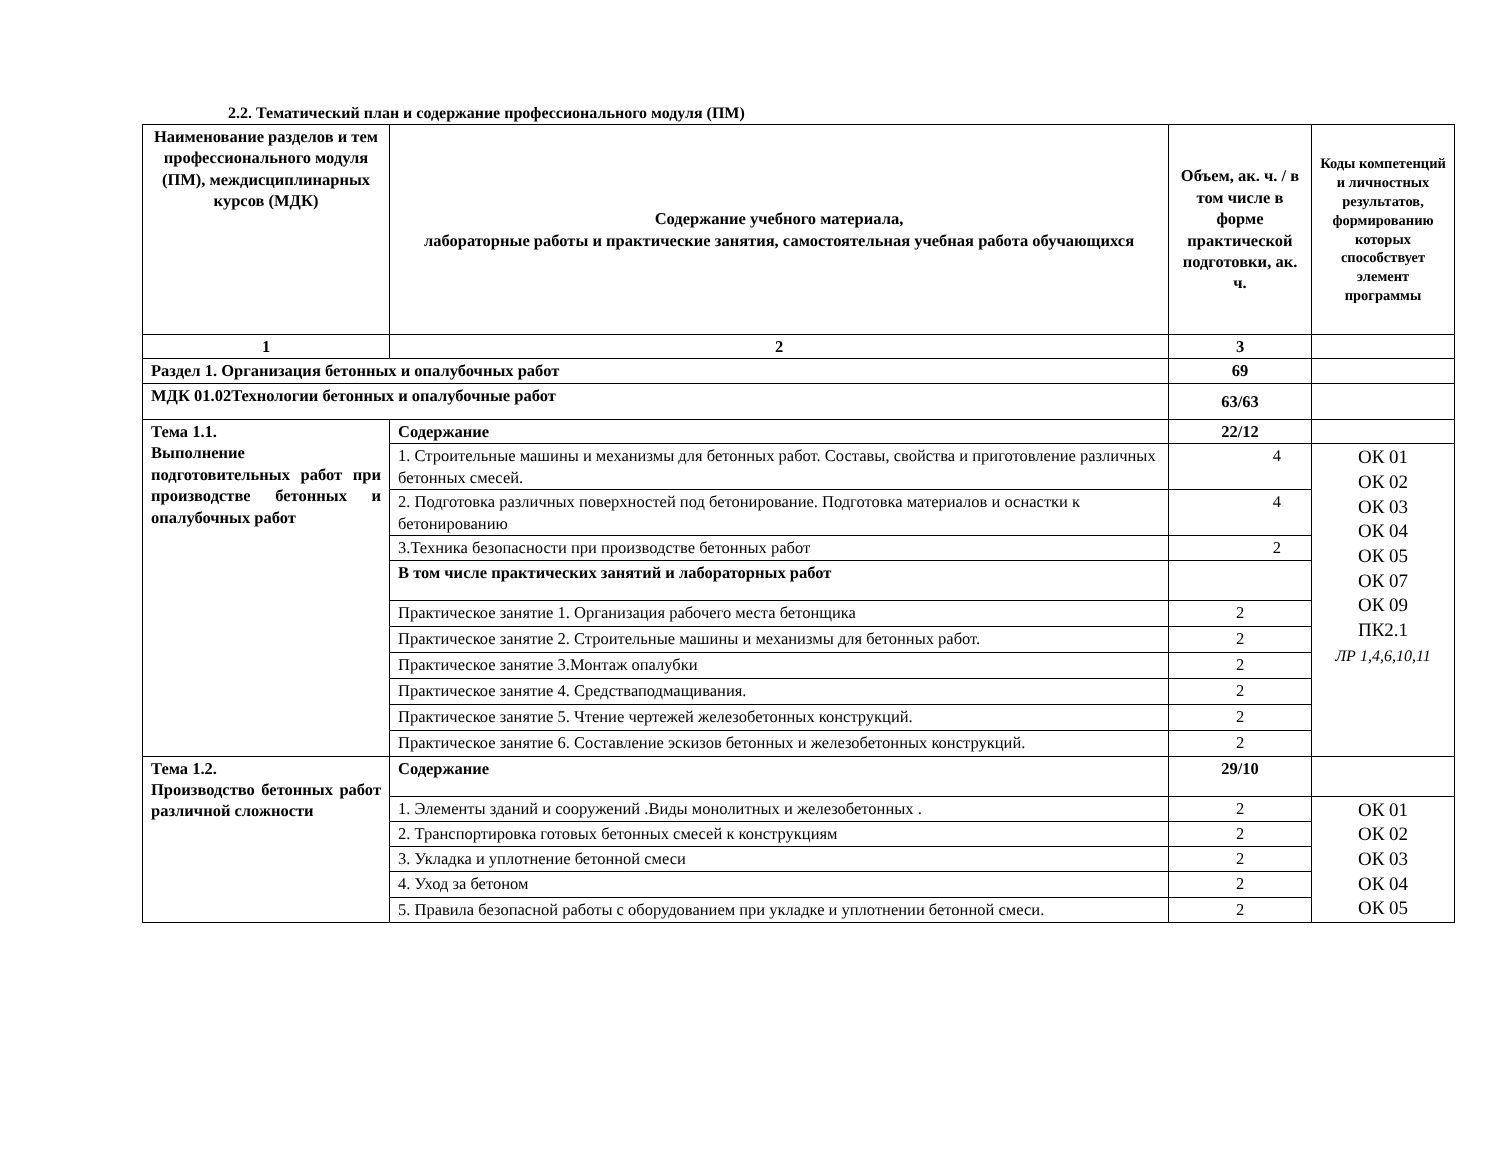2.2. Тематический план и содержание профессионального модуля (ПМ)
| Наименование разделов и тем профессионального модуля (ПМ), междисциплинарных курсов (МДК) | Содержание учебного материала, лабораторные работы и практические занятия, самостоятельная учебная работа обучающихся | Объем, ак. ч. / в том числе в форме практической подготовки, ак. ч. | Коды компетенций и личностных результатов, формированию которых способствует элемент программы |
| --- | --- | --- | --- |
| 1 | 2 | 3 | |
| Раздел 1. Организация бетонных и опалубочных работ | | 69 | |
| МДК 01.02Технологии бетонных и опалубочные работ | | 63/63 | |
| Тема 1.1. Выполнение подготовительных работ при производстве бетонных и опалубочных работ | Содержание | 22/12 | |
| | 1. Строительные машины и механизмы для бетонных работ. Составы, свойства и приготовление различных бетонных смесей. | 4 | ОК 01 ОК 02 ОК 03 ОК 04 ОК 05 ОК 07 ОК 09 ПК2.1 ЛР 1,4,6,10,11 |
| | 2. Подготовка различных поверхностей под бетонирование. Подготовка материалов и оснастки к бетонированию | 4 | |
| | 3.Техника безопасности при производстве бетонных работ | 2 | |
| | В том числе практических занятий и лабораторных работ | | |
| | Практическое занятие 1. Организация рабочего места бетонщика | 2 | |
| | Практическое занятие 2. Строительные машины и механизмы для бетонных работ. | 2 | |
| | Практическое занятие 3.Монтаж опалубки | 2 | |
| | Практическое занятие 4. Средстваподмащивания. | 2 | |
| | Практическое занятие 5. Чтение чертежей железобетонных конструкций. | 2 | |
| | Практическое занятие 6. Составление эскизов бетонных и железобетонных конструкций. | 2 | |
| Тема 1.2. Производство бетонных работ различной сложности | Содержание | 29/10 | |
| | 1. Элементы зданий и сооружений .Виды монолитных и железобетонных . | 2 | ОК 01 ОК 02 ОК 03 ОК 04 ОК 05 |
| | 2. Транспортировка готовых бетонных смесей к конструкциям | 2 | |
| | 3. Укладка и уплотнение бетонной смеси | 2 | |
| | 4. Уход за бетоном | 2 | |
| | 5. Правила безопасной работы с оборудованием при укладке и уплотнении бетонной смеси. | 2 | |